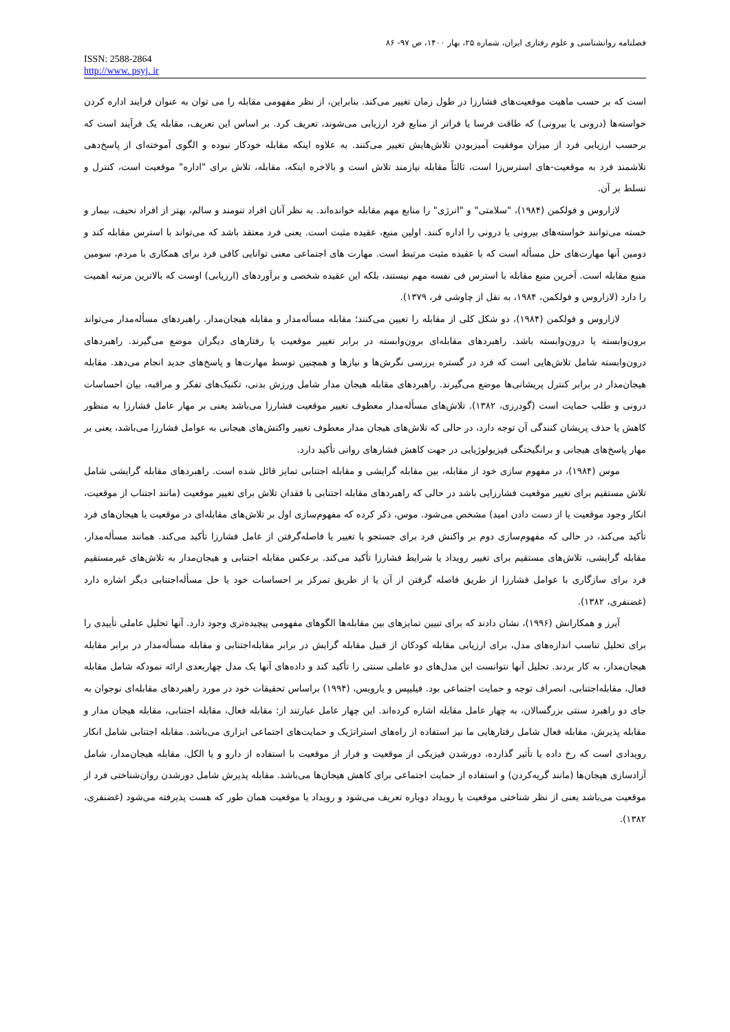فصلنامه روانشناسی و علوم رفتاری ایران، شماره ۲۵، بهار ۱۴۰۰، ص ۹۷- ۸۶
ISSN: 2588-2864
http://www. psyj. ir
است که بر حسب ماهیت موقعیت‌های فشارزا در طول زمان تغییر می‌کند. بنابراین، از نظر مفهومی مقابله را می توان به عنوان فرایند اداره کردن خواسته‌ها (درونی یا بیرونی) که طاقت فرسا یا فراتر از منابع فرد ارزیابی می‌شوند، تعریف کرد. بر اساس این تعریف، مقابله یک فرآیند است که برحسب ارزیابی فرد از میزان موفقیت آمیزبودن تلاش‌هایش تغییر می‌کنند. به علاوه اینکه مقابله خودکار نبوده و الگوی آموخته‌ای از پاسخ‌دهی تلاشمند فرد به موقعیت-های استرس‌زا است، ثالثاً مقابله نیازمند تلاش است و بالاخره اینکه، مقابله، تلاش برای "اداره" موقعیت است، کنترل و تسلط بر آن.
لازاروس و فولکمن (۱۹۸۴)، "سلامتی" و "انرژی" را منابع مهم مقابله خوانده‌اند. به نظر آنان افراد تنومند و سالم، بهتر از افراد نحیف، بیمار و خسته می‌توانند خواسته‌های بیرونی یا درونی را اداره کنند. اولین منبع، عقیده مثبت است. یعنی فرد معتقد باشد که می‌تواند با استرس مقابله کند و دومین آنها مهارت‌های حل مسأله است که با عقیده مثبت مرتبط است. مهارت های اجتماعی معنی توانایی کافی فرد برای همکاری با مردم، سومین منبع مقابله است. آخرین منبع مقابله با استرس فی نفسه مهم نیستند، بلکه این عقیده شخصی و برآوردهای (ارزیابی) اوست که بالاترین مرتبه اهمیت را دارد (لازاروس و فولکمن، ۱۹۸۴، به نقل از چاوشی فر، ۱۳۷۹).
لازاروس و فولکمن (۱۹۸۴)، دو شکل کلی از مقابله را تعیین می‌کنند؛ مقابله مسأله‌مدار و مقابله هیجان‌مدار. راهبردهای مسأله‌مدار می‌تواند برون‌وابسته یا درون‌وابسته باشد. راهبردهای مقابله‌ای برون‌وابسته در برابر تغییر موقعیت یا رفتارهای دیگران موضع می‌گیرند. راهبردهای درون‌وابسته شامل تلاش‌هایی است که فرد در گستره بررسی نگرش‌ها و نیازها و همچنین توسط مهارت‌ها و پاسخ‌های جدید انجام می‌دهد. مقابله هیجان‌مدار در برابر کنترل پریشانی‌ها موضع می‌گیرند. راهبردهای مقابله هیجان مدار شامل ورزش بدنی، تکنیک‌های تفکر و مراقبه، بیان احساسات درونی و طلب حمایت است (گودرزی، ۱۳۸۲). تلاش‌های مسأله‌مدار معطوف تغییر موقعیت فشارزا می‌باشد یعنی بر مهار عامل فشارزا به منظور کاهش یا حذف پریشان کنندگی آن توجه دارد، در حالی که تلاش‌های هیجان مدار معطوف تغییر واکنش‌های هیجانی به عوامل فشارزا می‌باشد، یعنی بر مهار پاسخ‌های هیجانی و برانگیختگی فیزیولوژیایی در جهت کاهش فشارهای روانی تأکید دارد.
موس (۱۹۸۴)، در مفهوم سازی خود از مقابله، بین مقابله گرایشی و مقابله اجتنابی تمایز قائل شده است. راهبردهای مقابله گرایشی شامل تلاش مستقیم برای تغییر موقعیت فشارزایی باشد در حالی که راهبردهای مقابله اجتنابی با فقدان تلاش برای تغییر موقعیت (مانند اجتناب از موقعیت، انکار وجود موقعیت یا از دست دادن امید) مشخص می‌شود. موس، ذکر کرده که مفهوم‌سازی اول بر تلاش‌های مقابله‌ای در موقعیت یا هیجان‌های فرد تأکید می‌کند، در حالی که مفهوم‌سازی دوم بر واکنش فرد برای جستجو یا تغییر یا فاصله‌گرفتن از عامل فشارزا تأکید می‌کند. همانند مسأله‌مدار، مقابله گرایشی، تلاش‌های مستقیم برای تغییر رویداد یا شرایط فشارزا تأکید می‌کند. برعکس مقابله اجتنابی و هیجان‌مدار به تلاش‌های غیرمستقیم فرد برای سازگاری با عوامل فشارزا از طریق فاصله گرفتن از آن یا از طریق تمرکز بر احساسات خود یا حل مسأله‌اجتنابی دیگر اشاره دارد (غضنفری، ۱۳۸۲).
آیرز و همکارانش (۱۹۹۶)، نشان دادند که برای تبیین تمایزهای بین مقابله‌ها الگوهای مفهومی پیچیده‌تری وجود دارد. آنها تحلیل عاملی تأییدی را برای تحلیل تناسب اندازه‌های مدل، برای ارزیابی مقابله کودکان از قبیل مقابله گرایش در برابر مقابله‌اجتنابی و مقابله مسأله‌مدار در برابر مقابله هیجان‌مدار، به کار بردند. تحلیل آنها نتوانست این مدل‌های دو عاملی سنتی را تأکید کند و داده‌های آنها یک مدل چهاربعدی ارائه نمودکه شامل مقابله فعال، مقابله‌اجتنابی، انصراف توجه و حمایت اجتماعی بود. فیلیپس و یارویس، (۱۹۹۴) براساس تحقیقات خود در مورد راهبردهای مقابله‌ای نوجوان به جای دو راهبرد سنتی بزرگسالان، به چهار عامل مقابله اشاره کرده‌اند. این چهار عامل عبارتند از: مقابله فعال، مقابله اجتنابی، مقابله هیجان مدار و مقابله پذیرش، مقابله فعال شامل رفتارهایی ما نیز استفاده از راه‌های استراتژیک و حمایت‌های اجتماعی ابزاری می‌باشد. مقابله اجتنابی شامل انکار رویدادی است که رخ داده یا تأثیر گذارده، دورشدن فیزیکی از موقعیت و فرار از موقعیت با استفاده از دارو و یا الکل. مقابله هیجان‌مدار، شامل آزادسازی هیجان‌ها (مانند گریه‌کردن) و استفاده از حمایت اجتماعی برای کاهش هیجان‌ها می‌باشد. مقابله پذیرش شامل دورشدن روان‌شناختی فرد از موقعیت می‌باشد یعنی از نظر شناختی موقعیت یا رویداد دوباره تعریف می‌شود و رویداد یا موقعیت همان طور که هست پذیرفته می‌شود (غضنفری، ۱۳۸۲).